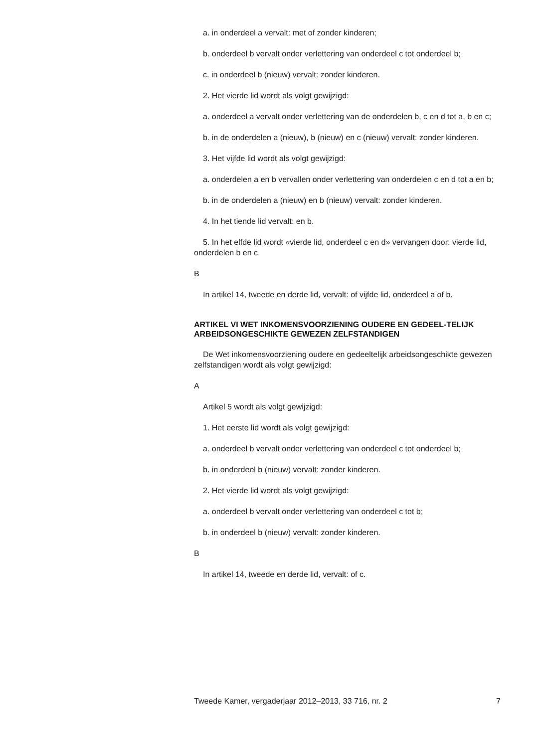a. in onderdeel a vervalt: met of zonder kinderen;
b. onderdeel b vervalt onder verlettering van onderdeel c tot onderdeel b;
c. in onderdeel b (nieuw) vervalt: zonder kinderen.
2. Het vierde lid wordt als volgt gewijzigd:
a. onderdeel a vervalt onder verlettering van de onderdelen b, c en d tot a, b en c;
b. in de onderdelen a (nieuw), b (nieuw) en c (nieuw) vervalt: zonder kinderen.
3. Het vijfde lid wordt als volgt gewijzigd:
a. onderdelen a en b vervallen onder verlettering van onderdelen c en d tot a en b;
b. in de onderdelen a (nieuw) en b (nieuw) vervalt: zonder kinderen.
4. In het tiende lid vervalt: en b.
5. In het elfde lid wordt «vierde lid, onderdeel c en d» vervangen door: vierde lid, onderdelen b en c.
B
In artikel 14, tweede en derde lid, vervalt: of vijfde lid, onderdeel a of b.
ARTIKEL VI WET INKOMENSVOORZIENING OUDERE EN GEDEEL-TELIJK ARBEIDSONGESCHIKTE GEWEZEN ZELFSTANDIGEN
De Wet inkomensvoorziening oudere en gedeeltelijk arbeidsongeschikte gewezen zelfstandigen wordt als volgt gewijzigd:
A
Artikel 5 wordt als volgt gewijzigd:
1. Het eerste lid wordt als volgt gewijzigd:
a. onderdeel b vervalt onder verlettering van onderdeel c tot onderdeel b;
b. in onderdeel b (nieuw) vervalt: zonder kinderen.
2. Het vierde lid wordt als volgt gewijzigd:
a. onderdeel b vervalt onder verlettering van onderdeel c tot b;
b. in onderdeel b (nieuw) vervalt: zonder kinderen.
B
In artikel 14, tweede en derde lid, vervalt: of c.
Tweede Kamer, vergaderjaar 2012–2013, 33 716, nr. 2 7